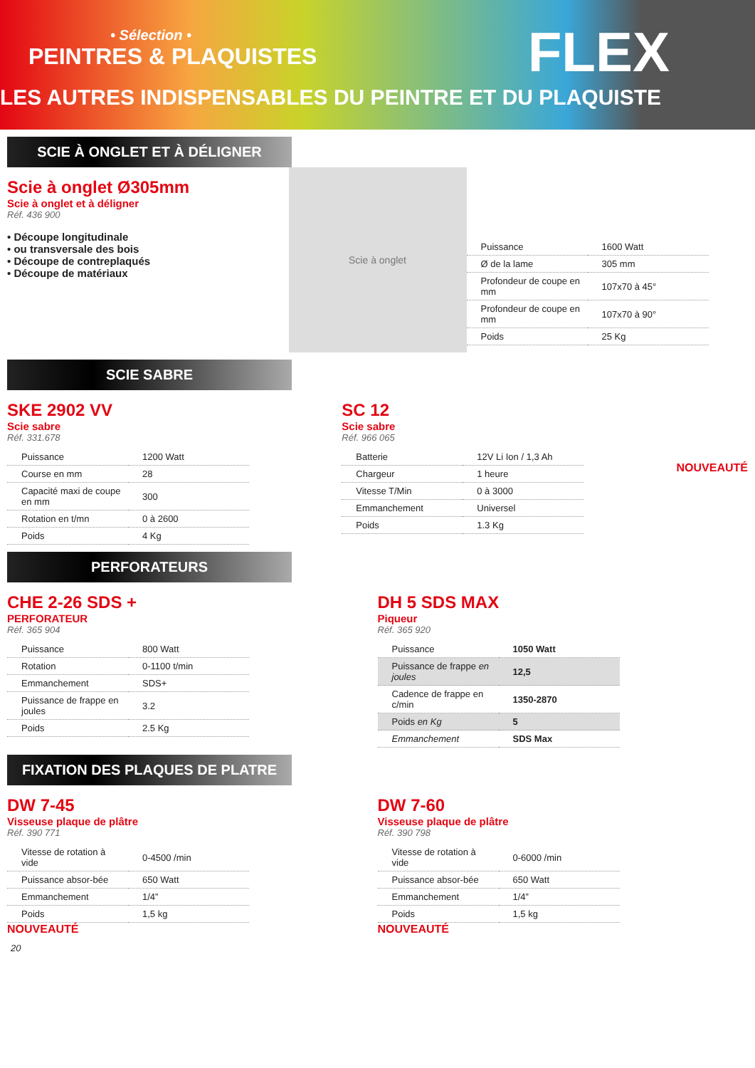• Sélection •
PEINTRES & PLAQUISTES
FLEX
LES AUTRES INDISPENSABLES DU PEINTRE ET DU PLAQUISTE
SCIE À ONGLET ET À DÉLIGNER
Scie à onglet Ø305mm
Scie à onglet et à déligner
Réf. 436 900
• Découpe longitudinale
• ou transversale des bois
• Découpe de contreplaqués
• Découpe de matériaux
Scie à onglet
| Puissance | 1600 Watt |
| Ø de la lame | 305 mm |
| Profondeur de coupe en mm | 107x70 à 45° |
| Profondeur de coupe en mm | 107x70 à 90° |
| Poids | 25 Kg |
SCIE SABRE
SKE 2902 VV
Scie sabre
Réf. 331.678
| Puissance | 1200 Watt |
| Course en mm | 28 |
| Capacité maxi de coupe en mm | 300 |
| Rotation en t/mn | 0 à 2600 |
| Poids | 4 Kg |
SC 12
Scie sabre
Réf. 966 065
| Batterie | 12V Li Ion / 1,3 Ah |
| Chargeur | 1 heure |
| Vitesse T/Min | 0 à 3000 |
| Emmanchement | Universel |
| Poids | 1.3 Kg |
NOUVEAUTÉ
PERFORATEURS
CHE 2-26 SDS +
PERFORATEUR
Réf. 365 904
| Puissance | 800 Watt |
| Rotation | 0-1100 t/min |
| Emmanchement | SDS+ |
| Puissance de frappe en joules | 3.2 |
| Poids | 2.5 Kg |
DH 5 SDS MAX
Piqueur
Réf. 365 920
| Puissance | 1050 Watt |
| Puissance de frappe en joules | 12,5 |
| Cadence de frappe en c/min | 1350-2870 |
| Poids en Kg | 5 |
| Emmanchement | SDS Max |
FIXATION DES PLAQUES DE PLATRE
DW 7-45
Visseuse plaque de plâtre
Réf. 390 771
| Vitesse de rotation à vide | 0-4500 /min |
| Puissance absor-bée | 650 Watt |
| Emmanchement | 1/4” |
| Poids | 1,5 kg |
NOUVEAUTÉ
DW 7-60
Visseuse plaque de plâtre
Réf. 390 798
| Vitesse de rotation à vide | 0-6000 /min |
| Puissance absor-bée | 650 Watt |
| Emmanchement | 1/4” |
| Poids | 1,5 kg |
NOUVEAUTÉ
20